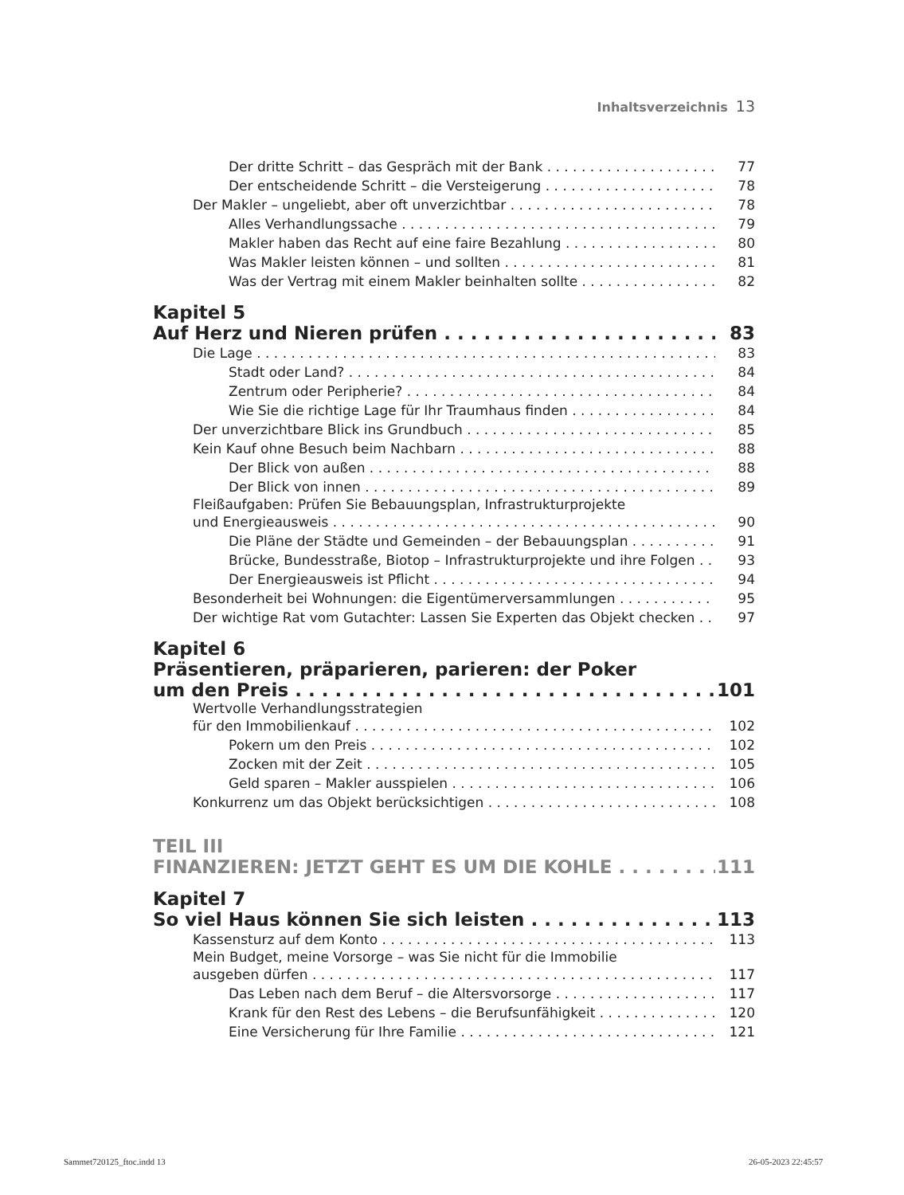Inhaltsverzeichnis 13
Der dritte Schritt – das Gespräch mit der Bank 77
Der entscheidende Schritt – die Versteigerung 78
Der Makler – ungeliebt, aber oft unverzichtbar 78
Alles Verhandlungssache 79
Makler haben das Recht auf eine faire Bezahlung 80
Was Makler leisten können – und sollten 81
Was der Vertrag mit einem Makler beinhalten sollte 82
Kapitel 5
Auf Herz und Nieren prüfen 83
Die Lage 83
Stadt oder Land? 84
Zentrum oder Peripherie? 84
Wie Sie die richtige Lage für Ihr Traumhaus finden 84
Der unverzichtbare Blick ins Grundbuch 85
Kein Kauf ohne Besuch beim Nachbarn 88
Der Blick von außen 88
Der Blick von innen 89
Fleißaufgaben: Prüfen Sie Bebauungsplan, Infrastrukturprojekte
und Energieausweis 90
Die Pläne der Städte und Gemeinden – der Bebauungsplan 91
Brücke, Bundesstraße, Biotop – Infrastrukturprojekte und ihre Folgen 93
Der Energieausweis ist Pflicht 94
Besonderheit bei Wohnungen: die Eigentümerversammlungen 95
Der wichtige Rat vom Gutachter: Lassen Sie Experten das Objekt checken 97
Kapitel 6
Präsentieren, präparieren, parieren: der Poker
um den Preis 101
Wertvolle Verhandlungsstrategien
für den Immobilienkauf 102
Pokern um den Preis 102
Zocken mit der Zeit 105
Geld sparen – Makler ausspielen 106
Konkurrenz um das Objekt berücksichtigen 108
TEIL III
FINANZIEREN: JETZT GEHT ES UM DIE KOHLE 111
Kapitel 7
So viel Haus können Sie sich leisten 113
Kassensturz auf dem Konto 113
Mein Budget, meine Vorsorge – was Sie nicht für die Immobilie
ausgeben dürfen 117
Das Leben nach dem Beruf – die Altersvorsorge 117
Krank für den Rest des Lebens – die Berufsunfähigkeit 120
Eine Versicherung für Ihre Familie 121
Sammet720125_ftoc.indd 13 26-05-2023 22:45:57